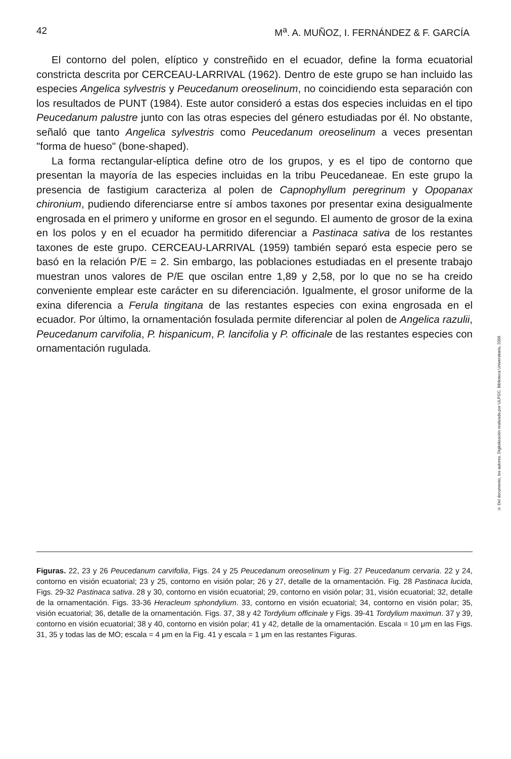42 M<sup>a</sup>. A. MUÑOZ, I. FERNÁNDEZ & F. GARCÍA
El contorno del polen, elíptico y constreñido en el ecuador, define la forma ecuatorial constricta descrita por CERCEAU-LARRIVAL (1962). Dentro de este grupo se han incluido las especies Angelica sylvestris y Peucedanum oreoselinum, no coincidiendo esta separación con los resultados de PUNT (1984). Este autor consideró a estas dos especies incluidas en el tipo Peucedanum palustre junto con las otras especies del género estudiadas por él. No obstante, señaló que tanto Angelica sylvestris como Peucedanum oreoselinum a veces presentan "forma de hueso" (bone-shaped).
La forma rectangular-elíptica define otro de los grupos, y es el tipo de contorno que presentan la mayoría de las especies incluidas en la tribu Peucedaneae. En este grupo la presencia de fastigium caracteriza al polen de Capnophyllum peregrinum y Opopanax chironium, pudiendo diferenciarse entre sí ambos taxones por presentar exina desigualmente engrosada en el primero y uniforme en grosor en el segundo. El aumento de grosor de la exina en los polos y en el ecuador ha permitido diferenciar a Pastinaca sativa de los restantes taxones de este grupo. CERCEAU-LARRIVAL (1959) también separó esta especie pero se basó en la relación P/E = 2. Sin embargo, las poblaciones estudiadas en el presente trabajo muestran unos valores de P/E que oscilan entre 1,89 y 2,58, por lo que no se ha creido conveniente emplear este carácter en su diferenciación. Igualmente, el grosor uniforme de la exina diferencia a Ferula tingitana de las restantes especies con exina engrosada en el ecuador. Por último, la ornamentación fosulada permite diferenciar al polen de Angelica razulii, Peucedanum carvifolia, P. hispanicum, P. lancifolia y P. officinale de las restantes especies con ornamentación rugulada.
Figuras. 22, 23 y 26 Peucedanum carvifolia, Figs. 24 y 25 Peucedanum oreoselinum y Fig. 27 Peucedanum cervaria. 22 y 24, contorno en visión ecuatorial; 23 y 25, contorno en visión polar; 26 y 27, detalle de la ornamentación. Fig. 28 Pastinaca lucida, Figs. 29-32 Pastinaca sativa. 28 y 30, contorno en visión ecuatorial; 29, contorno en visión polar; 31, visión ecuatorial; 32, detalle de la ornamentación. Figs. 33-36 Heracleum sphondylium. 33, contorno en visión ecuatorial; 34, contorno en visión polar; 35, visión ecuatorial; 36, detalle de la ornamentación. Figs. 37, 38 y 42 Tordylium officinale y Figs. 39-41 Tordylium maximun. 37 y 39, contorno en visión ecuatorial; 38 y 40, contorno en visión polar; 41 y 42, detalle de la ornamentación. Escala = 10 μm en las Figs. 31, 35 y todas las de MO; escala = 4 μm en la Fig. 41 y escala = 1 μm en las restantes Figuras.
© Del documento, los autores. Digitalización realizada por ULPGC. Biblioteca Universitaria, 2006